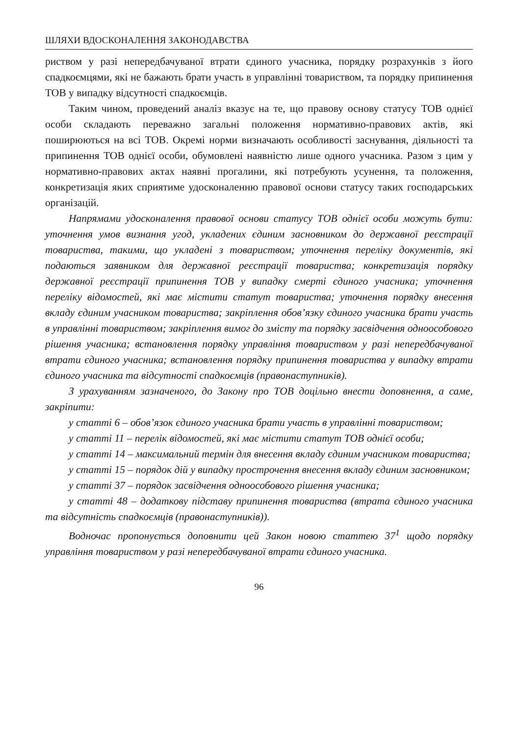ШЛЯХИ ВДОСКОНАЛЕННЯ ЗАКОНОДАВСТВА
риством у разі непередбачуваної втрати єдиного учасника, порядку розрахунків з його спадкоємцями, які не бажають брати участь в управлінні товариством, та порядку припинення ТОВ у випадку відсутності спадкоємців.
Таким чином, проведений аналіз вказує на те, що правову основу статусу ТОВ однієї особи складають переважно загальні положення нормативно-правових актів, які поширюються на всі ТОВ. Окремі норми визначають особливості заснування, діяльності та припинення ТОВ однієї особи, обумовлені наявністю лише одного учасника. Разом з цим у нормативно-правових актах наявні прогалини, які потребують усунення, та положення, конкретизація яких сприятиме удосконаленню правової основи статусу таких господарських організацій.
Напрямами удосконалення правової основи статусу ТОВ однієї особи можуть бути: уточнення умов визнання угод, укладених єдиним засновником до державної реєстрації товариства, такими, що укладені з товариством; уточнення переліку документів, які подаються заявником для державної реєстрації товариства; конкретизація порядку державної реєстрації припинення ТОВ у випадку смерті єдиного учасника; уточнення переліку відомостей, які має містити статут товариства; уточнення порядку внесення вкладу єдиним учасником товариства; закріплення обов’язку єдиного учасника брати участь в управлінні товариством; закріплення вимог до змісту та порядку засвідчення одноособового рішення учасника; встановлення порядку управління товариством у разі непередбачуваної втрати єдиного учасника; встановлення порядку припинення товариства у випадку втрати єдиного учасника та відсутності спадкоємців (правонаступників).
З урахуванням зазначеного, до Закону про ТОВ доцільно внести доповнення, а саме, закріпити:
у статті 6 – обов’язок єдиного учасника брати участь в управлінні товариством;
у статті 11 – перелік відомостей, які має містити статут ТОВ однієї особи;
у статті 14 – максимальний термін для внесення вкладу єдиним учасником товариства;
у статті 15 – порядок дій у випадку прострочення внесення вкладу єдиним засновником;
у статті 37 – порядок засвідчення одноособового рішення учасника;
у статті 48 – додаткову підставу припинення товариства (втрата єдиного учасника та відсутність спадкоємців (правонаступників)).
Водночас пропонується доповнити цей Закон новою статтею 37<sup>1</sup> щодо порядку управління товариством у разі непередбачуваної втрати єдиного учасника.
96